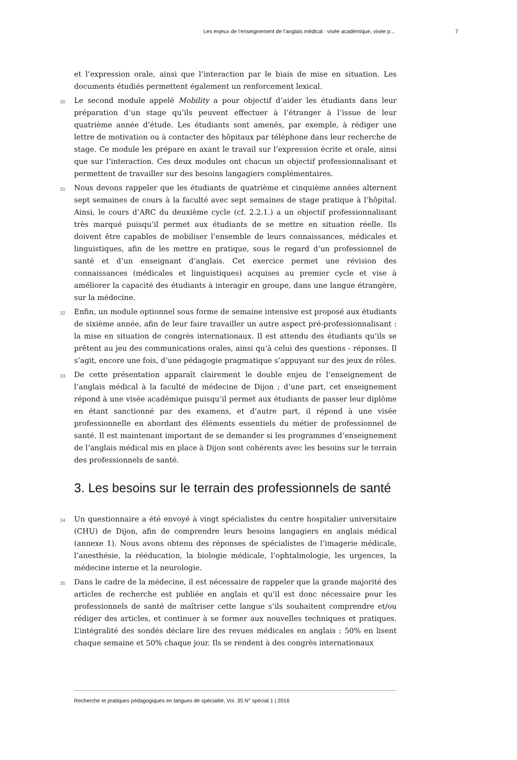Les enjeux de l’enseignement de l’anglais médical : visée académique, visée p... 7
et l’expression orale, ainsi que l’interaction par le biais de mise en situation. Les documents étudiés permettent également un renforcement lexical.
30
Le second module appelé Mobility a pour objectif d’aider les étudiants dans leur préparation d’un stage qu’ils peuvent effectuer à l’étranger à l’issue de leur quatrième année d’étude. Les étudiants sont amenés, par exemple, à rédiger une lettre de motivation ou à contacter des hôpitaux par téléphone dans leur recherche de stage. Ce module les prépare en axant le travail sur l’expression écrite et orale, ainsi que sur l’interaction. Ces deux modules ont chacun un objectif professionnalisant et permettent de travailler sur des besoins langagiers complémentaires.
31
Nous devons rappeler que les étudiants de quatrième et cinquième années alternent sept semaines de cours à la faculté avec sept semaines de stage pratique à l’hôpital. Ainsi, le cours d’ARC du deuxième cycle (cf. 2.2.1.) a un objectif professionnalisant très marqué puisqu’il permet aux étudiants de se mettre en situation réelle. Ils doivent être capables de mobiliser l’ensemble de leurs connaissances, médicales et linguistiques, afin de les mettre en pratique, sous le regard d’un professionnel de santé et d’un enseignant d’anglais. Cet exercice permet une révision des connaissances (médicales et linguistiques) acquises au premier cycle et vise à améliorer la capacité des étudiants à interagir en groupe, dans une langue étrangère, sur la médecine.
32
Enfin, un module optionnel sous forme de semaine intensive est proposé aux étudiants de sixième année, afin de leur faire travailler un autre aspect pré-professionnalisant : la mise en situation de congrès internationaux. Il est attendu des étudiants qu’ils se prêtent au jeu des communications orales, ainsi qu’à celui des questions - réponses. Il s’agit, encore une fois, d’une pédagogie pragmatique s’appuyant sur des jeux de rôles.
33
De cette présentation apparaît clairement le double enjeu de l’enseignement de l’anglais médical à la faculté de médecine de Dijon ; d’une part, cet enseignement répond à une visée académique puisqu’il permet aux étudiants de passer leur diplôme en étant sanctionné par des examens, et d’autre part, il répond à une visée professionnelle en abordant des éléments essentiels du métier de professionnel de santé. Il est maintenant important de se demander si les programmes d’enseignement de l’anglais médical mis en place à Dijon sont cohérents avec les besoins sur le terrain des professionnels de santé.
3. Les besoins sur le terrain des professionnels de santé
34
Un questionnaire a été envoyé à vingt spécialistes du centre hospitalier universitaire (CHU) de Dijon, afin de comprendre leurs besoins langagiers en anglais médical (annexe 1). Nous avons obtenu des réponses de spécialistes de l’imagerie médicale, l’anesthésie, la rééducation, la biologie médicale, l’ophtalmologie, les urgences, la médecine interne et la neurologie.
35
Dans le cadre de la médecine, il est nécessaire de rappeler que la grande majorité des articles de recherche est publiée en anglais et qu’il est donc nécessaire pour les professionnels de santé de maîtriser cette langue s’ils souhaitent comprendre et/ou rédiger des articles, et continuer à se former aux nouvelles techniques et pratiques. L’intégralité des sondés déclare lire des revues médicales en anglais : 50% en lisent chaque semaine et 50% chaque jour. Ils se rendent à des congrès internationaux
Recherche et pratiques pédagogiques en langues de spécialité, Vol. 35 N° spécial 1 | 2016